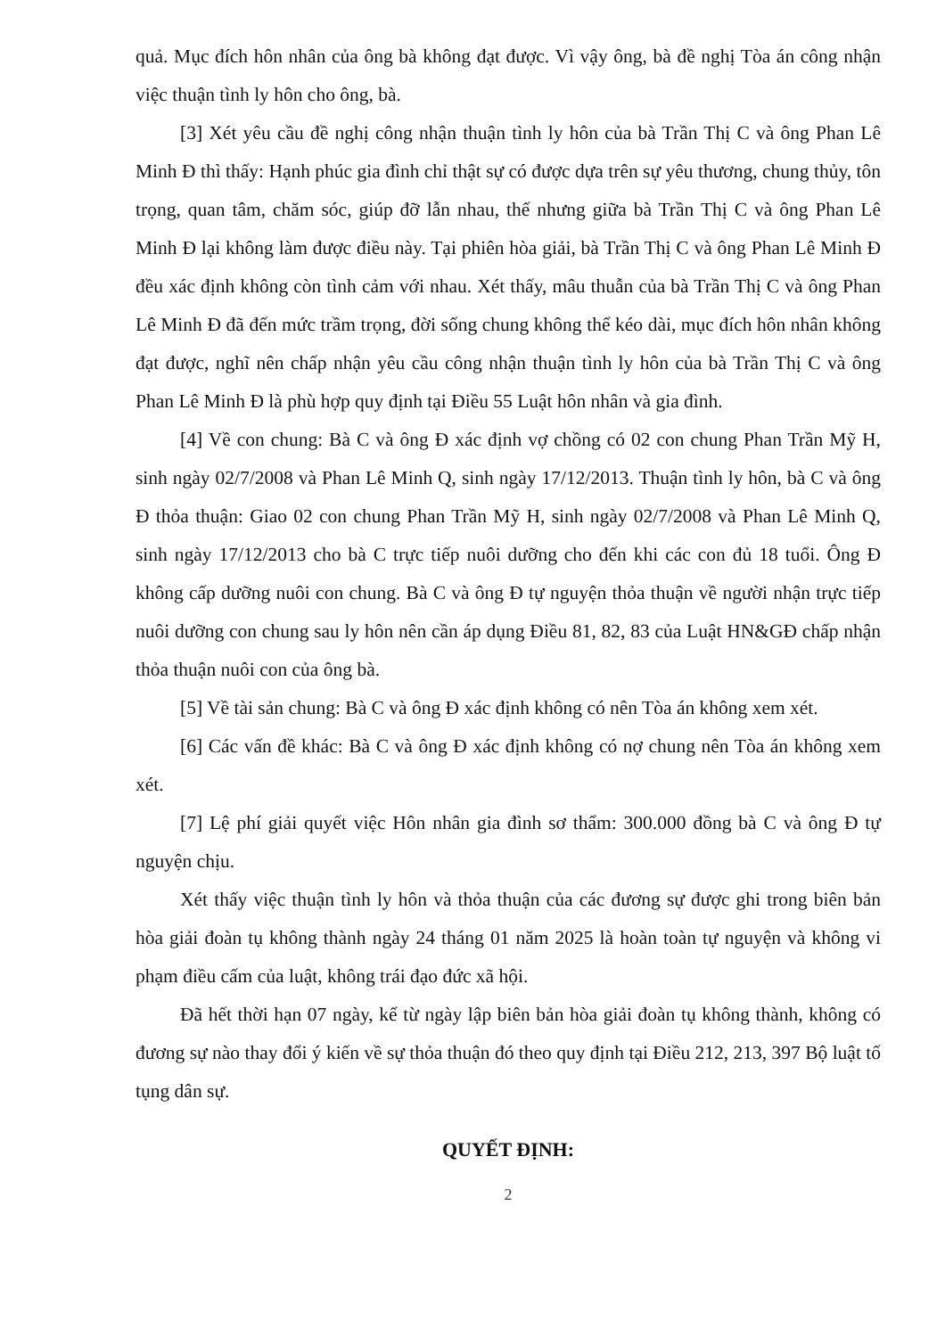quả. Mục đích hôn nhân của ông bà không đạt được. Vì vậy ông, bà đề nghị Tòa án công nhận việc thuận tình ly hôn cho ông, bà.
[3] Xét yêu cầu đề nghị công nhận thuận tình ly hôn của bà Trần Thị C và ông Phan Lê Minh Đ thì thấy: Hạnh phúc gia đình chỉ thật sự có được dựa trên sự yêu thương, chung thủy, tôn trọng, quan tâm, chăm sóc, giúp đỡ lẫn nhau, thế nhưng giữa bà Trần Thị C và ông Phan Lê Minh Đ lại không làm được điều này. Tại phiên hòa giải, bà Trần Thị C và ông Phan Lê Minh Đ đều xác định không còn tình cảm với nhau. Xét thấy, mâu thuẫn của bà Trần Thị C và ông Phan Lê Minh Đ đã đến mức trầm trọng, đời sống chung không thể kéo dài, mục đích hôn nhân không đạt được, nghĩ nên chấp nhận yêu cầu công nhận thuận tình ly hôn của bà Trần Thị C và ông Phan Lê Minh Đ là phù hợp quy định tại Điều 55 Luật hôn nhân và gia đình.
[4] Về con chung: Bà C và ông Đ xác định vợ chồng có 02 con chung Phan Trần Mỹ H, sinh ngày 02/7/2008 và Phan Lê Minh Q, sinh ngày 17/12/2013. Thuận tình ly hôn, bà C và ông Đ thỏa thuận: Giao 02 con chung Phan Trần Mỹ H, sinh ngày 02/7/2008 và Phan Lê Minh Q, sinh ngày 17/12/2013 cho bà C trực tiếp nuôi dưỡng cho đến khi các con đủ 18 tuổi. Ông Đ không cấp dưỡng nuôi con chung. Bà C và ông Đ tự nguyện thỏa thuận về người nhận trực tiếp nuôi dưỡng con chung sau ly hôn nên cần áp dụng Điều 81, 82, 83 của Luật HN&GĐ chấp nhận thỏa thuận nuôi con của ông bà.
[5] Về tài sản chung: Bà C và ông Đ xác định không có nên Tòa án không xem xét.
[6] Các vấn đề khác: Bà C và ông Đ xác định không có nợ chung nên Tòa án không xem xét.
[7] Lệ phí giải quyết việc Hôn nhân gia đình sơ thẩm: 300.000 đồng bà C và ông Đ tự nguyện chịu.
Xét thấy việc thuận tình ly hôn và thỏa thuận của các đương sự được ghi trong biên bản hòa giải đoàn tụ không thành ngày 24 tháng 01 năm 2025 là hoàn toàn tự nguyện và không vi phạm điều cấm của luật, không trái đạo đức xã hội.
Đã hết thời hạn 07 ngày, kể từ ngày lập biên bản hòa giải đoàn tụ không thành, không có đương sự nào thay đổi ý kiến về sự thỏa thuận đó theo quy định tại Điều 212, 213, 397 Bộ luật tố tụng dân sự.
QUYẾT ĐỊNH:
2